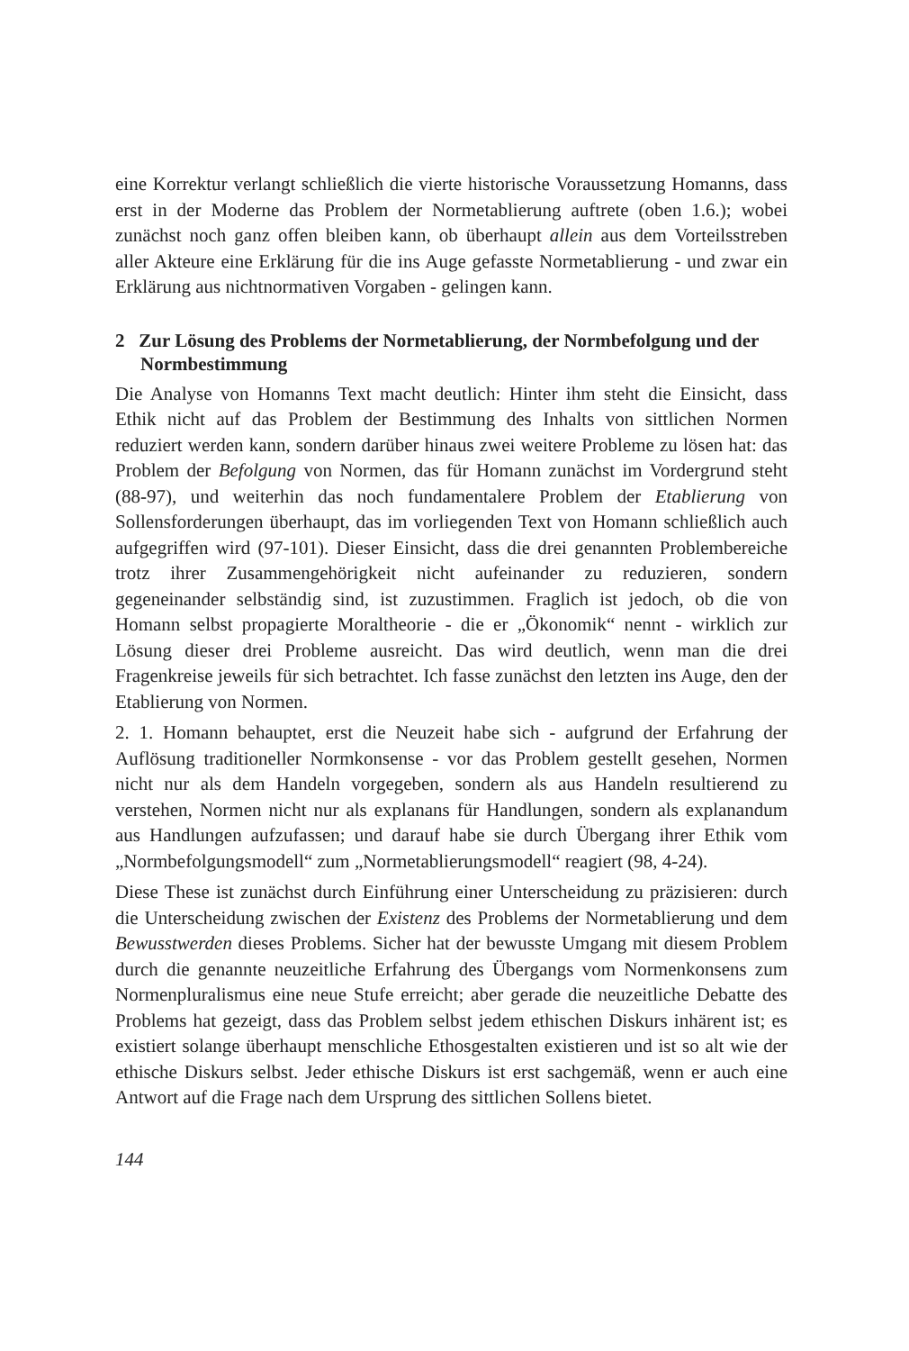eine Korrektur verlangt schließlich die vierte historische Voraussetzung Homanns, dass erst in der Moderne das Problem der Normetablierung auftrete (oben 1.6.); wobei zunächst noch ganz offen bleiben kann, ob überhaupt allein aus dem Vorteilsstreben aller Akteure eine Erklärung für die ins Auge gefasste Normetablierung - und zwar ein Erklärung aus nichtnormativen Vorgaben - gelingen kann.
2 Zur Lösung des Problems der Normetablierung, der Normbefolgung und der Normbestimmung
Die Analyse von Homanns Text macht deutlich: Hinter ihm steht die Einsicht, dass Ethik nicht auf das Problem der Bestimmung des Inhalts von sittlichen Normen reduziert werden kann, sondern darüber hinaus zwei weitere Probleme zu lösen hat: das Problem der Befolgung von Normen, das für Homann zunächst im Vordergrund steht (88-97), und weiterhin das noch fundamentalere Problem der Etablierung von Sollensforderungen überhaupt, das im vorliegenden Text von Homann schließlich auch aufgegriffen wird (97-101). Dieser Einsicht, dass die drei genannten Problembereiche trotz ihrer Zusammengehörigkeit nicht aufeinander zu reduzieren, sondern gegeneinander selbständig sind, ist zuzustimmen. Fraglich ist jedoch, ob die von Homann selbst propagierte Moraltheorie - die er „Ökonomik“ nennt - wirklich zur Lösung dieser drei Probleme ausreicht. Das wird deutlich, wenn man die drei Fragenkreise jeweils für sich betrachtet. Ich fasse zunächst den letzten ins Auge, den der Etablierung von Normen.
2. 1. Homann behauptet, erst die Neuzeit habe sich - aufgrund der Erfahrung der Auflösung traditioneller Normkonsense - vor das Problem gestellt gesehen, Normen nicht nur als dem Handeln vorgegeben, sondern als aus Handeln resultierend zu verstehen, Normen nicht nur als explanans für Handlungen, sondern als explanandum aus Handlungen aufzufassen; und darauf habe sie durch Übergang ihrer Ethik vom „Normbefolgungsmodell“ zum „Normetablierungsmodell“ reagiert (98, 4-24).
Diese These ist zunächst durch Einführung einer Unterscheidung zu präzisieren: durch die Unterscheidung zwischen der Existenz des Problems der Normetablierung und dem Bewusstwerden dieses Problems. Sicher hat der bewusste Umgang mit diesem Problem durch die genannte neuzeitliche Erfahrung des Übergangs vom Normenkonsens zum Normenpluralismus eine neue Stufe erreicht; aber gerade die neuzeitliche Debatte des Problems hat gezeigt, dass das Problem selbst jedem ethischen Diskurs inhärent ist; es existiert solange überhaupt menschliche Ethosgestalten existieren und ist so alt wie der ethische Diskurs selbst. Jeder ethische Diskurs ist erst sachgemäß, wenn er auch eine Antwort auf die Frage nach dem Ursprung des sittlichen Sollens bietet.
144